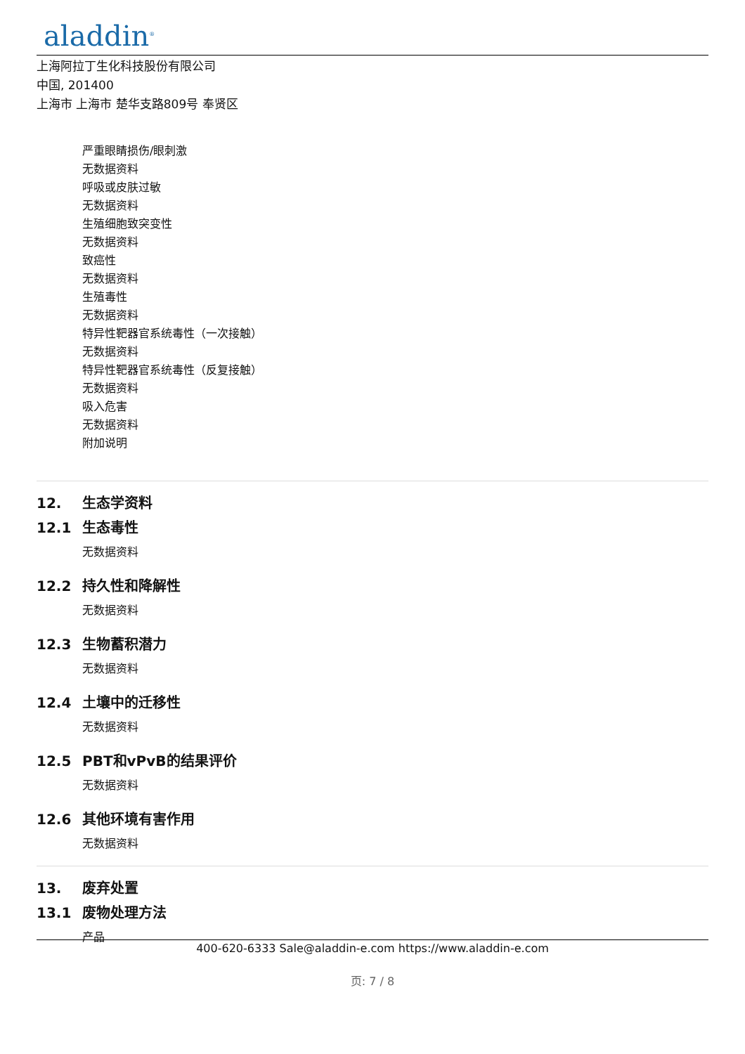aladdin<sup>®</sup>
上海阿拉丁生化科技股份有限公司
中国, 201400
上海市 上海市 楚华支路809号 奉贤区
严重眼睛损伤/眼刺激
无数据资料
呼吸或皮肤过敏
无数据资料
生殖细胞致突变性
无数据资料
致癌性
无数据资料
生殖毒性
无数据资料
特异性靶器官系统毒性（一次接触）
无数据资料
特异性靶器官系统毒性（反复接触）
无数据资料
吸入危害
无数据资料
附加说明
12. 生态学资料
12.1 生态毒性
无数据资料
12.2 持久性和降解性
无数据资料
12.3 生物蓄积潜力
无数据资料
12.4 土壤中的迁移性
无数据资料
12.5 PBT和vPvB的结果评价
无数据资料
12.6 其他环境有害作用
无数据资料
13. 废弃处置
13.1 废物处理方法
产品
400-620-6333 Sale@aladdin-e.com https://www.aladdin-e.com
页: 7 / 8